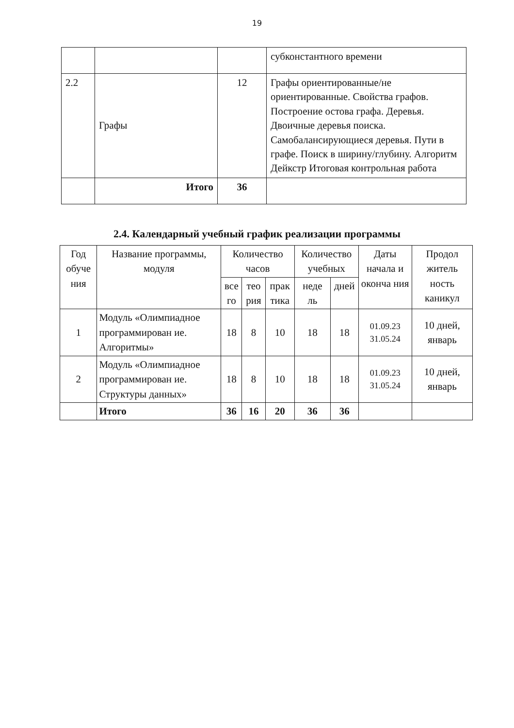19
| | | | субконстантного времени |
| 2.2 | Графы | 12 | Графы ориентированные/не ориентированные. Свойства графов. Построение остова графа. Деревья. Двоичные деревья поиска. Самобалансирующиеся деревья. Пути в графе. Поиск в ширину/глубину. Алгоритм Дейкстр Итоговая контрольная работа |
| | Итого | 36 | |
2.4. Календарный учебный график реализации программы
| Год обуче ния | Название программы, модуля | Количество часов | | | Количество учебных | | Даты начала и оконча ния | Продол житель ность каникул |
| --- | --- | --- | --- | --- | --- | --- | --- | --- |
| | | все го | тео рия | прак тика | неде ль | дней | | |
| 1 | Модуль «Олимпиадное программирован ие. Алгоритмы» | 18 | 8 | 10 | 18 | 18 | 01.09.23 31.05.24 | 10 дней, январь |
| 2 | Модуль «Олимпиадное программирован ие. Структуры данных» | 18 | 8 | 10 | 18 | 18 | 01.09.23 31.05.24 | 10 дней, январь |
| | Итого | 36 | 16 | 20 | 36 | 36 | | |